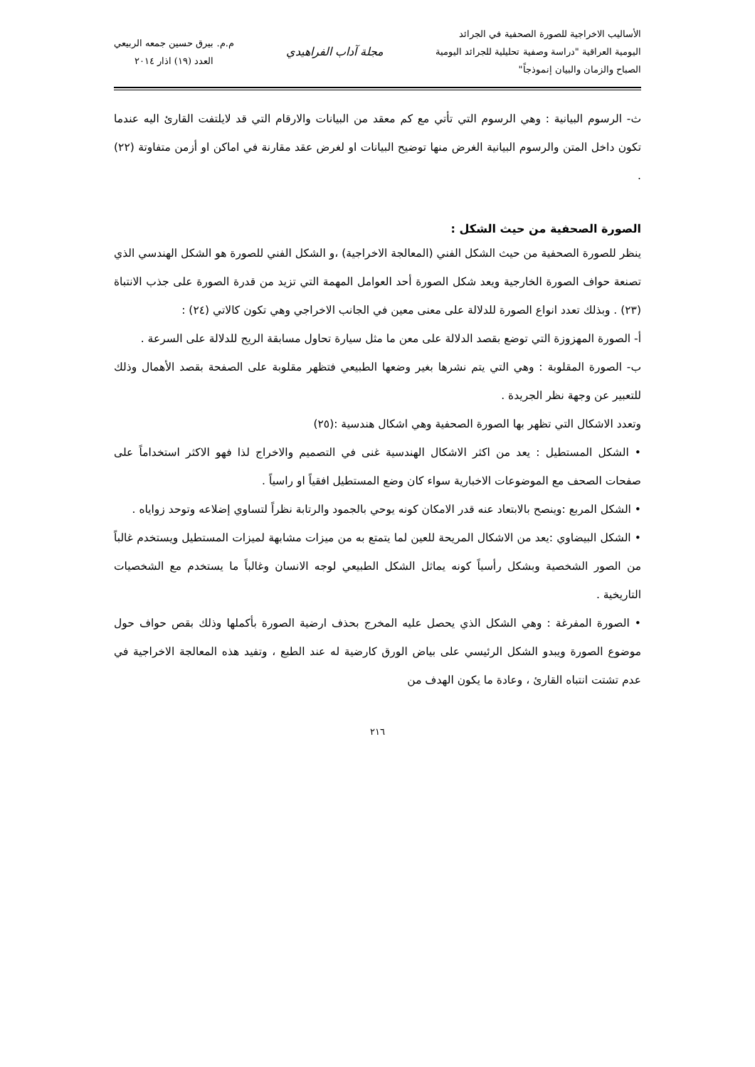الأساليب الاخراجية للصورة الصحفية في الجرائد
اليومية العراقية "دراسة وصفية تحليلية للجرائد اليومية
الصباح والزمان والبيان إنموذجاً"
مجلة آداب الفراهيدي
م.م. بيرق حسين جمعه الربيعي
العدد (١٩) اذار ٢٠١٤
ث- الرسوم البيانية : وهي الرسوم التي تأتي مع كم معقد من البيانات والارقام التي قد لايلتفت القارئ اليه عندما تكون داخل المتن والرسوم البيانية الغرض منها توضيح البيانات او لغرض عقد مقارنة في اماكن او أزمن متفاوتة (٢٢) .
الصورة الصحفية من حيث الشكل :
ينظر للصورة الصحفية من حيث الشكل الفني (المعالجة الاخراجية) ،و الشكل الفني للصورة هو الشكل الهندسي الذي تصنعة حواف الصورة الخارجية ويعد شكل الصورة أحد العوامل المهمة التي تزيد من قدرة الصورة على جذب الانتباة (٢٣) . وبذلك تعدد انواع الصورة للدلالة على معنى معين في الجانب الاخراجي وهي تكون كالاتي (٢٤) :
أ- الصورة المهزوزة التي توضع بقصد الدلالة على معن ما مثل سيارة تحاول مسابقة الريح للدلالة على السرعة .
ب- الصورة المقلوبة : وهي التي يتم نشرها بغير وضعها الطبيعي فتظهر مقلوبة على الصفحة بقصد الأهمال وذلك للتعبير عن وجهة نظر الجريدة .
وتعدد الاشكال التي تظهر بها الصورة الصحفية وهي اشكال هندسية :(٢٥)
• الشكل المستطيل : يعد من اكثر الاشكال الهندسية غنى في التصميم والاخراج لذا فهو الاكثر استخداماً على صفحات الصحف مع الموضوعات الاخبارية سواء كان وضع المستطيل افقياً او راسياً .
• الشكل المربع :وينصح بالابتعاد عنه قدر الامكان كونه يوحي بالجمود والرتابة نظراً لتساوي إضلاعه وتوحد زواياه .
• الشكل البيضاوي :يعد من الاشكال المريحة للعين لما يتمتع به من ميزات مشابهة لميزات المستطيل ويستخدم غالباً من الصور الشخصية وبشكل رأسياً كونه يماثل الشكل الطبيعي لوجه الانسان وغالباً ما يستخدم مع الشخصيات التاريخية .
• الصورة المفرغة : وهي الشكل الذي يحصل عليه المخرج بحذف ارضية الصورة بأكملها وذلك بقص حواف حول موضوع الصورة ويبدو الشكل الرئيسي على بياض الورق كارضية له عند الطبع ، وتفيد هذه المعالجة الاخراجية في عدم تشتت انتباه القارئ ، وعادة ما يكون الهدف من
٢١٦